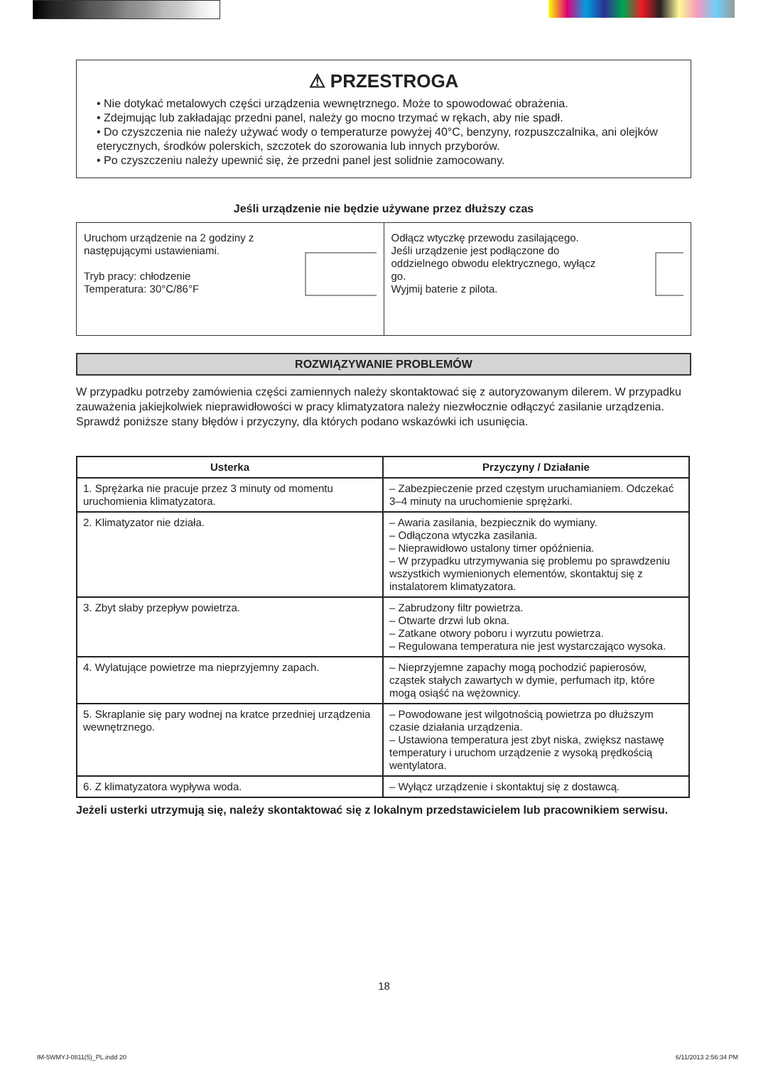⚠ PRZESTROGA
• Nie dotykać metalowych części urządzenia wewnętrznego. Może to spowodować obrażenia.
• Zdejmując lub zakładając przedni panel, należy go mocno trzymać w rękach, aby nie spadł.
• Do czyszczenia nie należy używać wody o temperaturze powyżej 40°C, benzyny, rozpuszczalnika, ani olejków eterycznych, środków polerskich, szczotek do szorowania lub innych przyborów.
• Po czyszczeniu należy upewnić się, że przedni panel jest solidnie zamocowany.
Jeśli urządzenie nie będzie używane przez dłuższy czas
Uruchom urządzenie na 2 godziny z następującymi ustawieniami.
Tryb pracy: chłodzenie
Temperatura: 30°C/86°F
Odłącz wtyczkę przewodu zasilającego.
Jeśli urządzenie jest podłączone do oddzielnego obwodu elektrycznego, wyłącz go.
Wyjmij baterie z pilota.
ROZWIĄZYWANIE PROBLEMÓW
W przypadku potrzeby zamówienia części zamiennych należy skontaktować się z autoryzowanym dilerem. W przypadku zauważenia jakiejkolwiek nieprawidłowości w pracy klimatyzatora należy niezwłocznie odłączyć zasilanie urządzenia. Sprawdź poniższe stany błędów i przyczyny, dla których podano wskazówki ich usunięcia.
| Usterka | Przyczyny / Działanie |
| --- | --- |
| 1. Sprężarka nie pracuje przez 3 minuty od momentu uruchomienia klimatyzatora. | – Zabezpieczenie przed częstym uruchamianiem. Odczekać 3–4 minuty na uruchomienie sprężarki. |
| 2. Klimatyzator nie działa. | – Awaria zasilania, bezpiecznik do wymiany. – Odłączona wtyczka zasilania. – Nieprawidłowo ustalony timer opóźnienia. – W przypadku utrzymywania się problemu po sprawdzeniu wszystkich wymienionych elementów, skontaktuj się z instalatorem klimatyzatora. |
| 3. Zbyt słaby przepływ powietrza. | – Zabrudzony filtr powietrza. – Otwarte drzwi lub okna. – Zatkane otwory poboru i wyrzutu powietrza. – Regulowana temperatura nie jest wystarczająco wysoka. |
| 4. Wylatujące powietrze ma nieprzyjemny zapach. | – Nieprzyjemne zapachy mogą pochodzić papierosów, cząstek stałych zawartych w dymie, perfumach itp, które mogą osiąść na wężownicy. |
| 5. Skraplanie się pary wodnej na kratce przedniej urządzenia wewnętrznego. | – Powodowane jest wilgotnością powietrza po dłuższym czasie działania urządzenia. – Ustawiona temperatura jest zbyt niska, zwiększ nastawę temperatury i uruchom urządzenie z wysoką prędkością wentylatora. |
| 6. Z klimatyzatora wypływa woda. | – Wyłącz urządzenie i skontaktuj się z dostawcą. |
Jeżeli usterki utrzymują się, należy skontaktować się z lokalnym przedstawicielem lub pracownikiem serwisu.
18
IM-5WMYJ-0811(5)_PL.indd 20 6/11/2013 2:56:34 PM